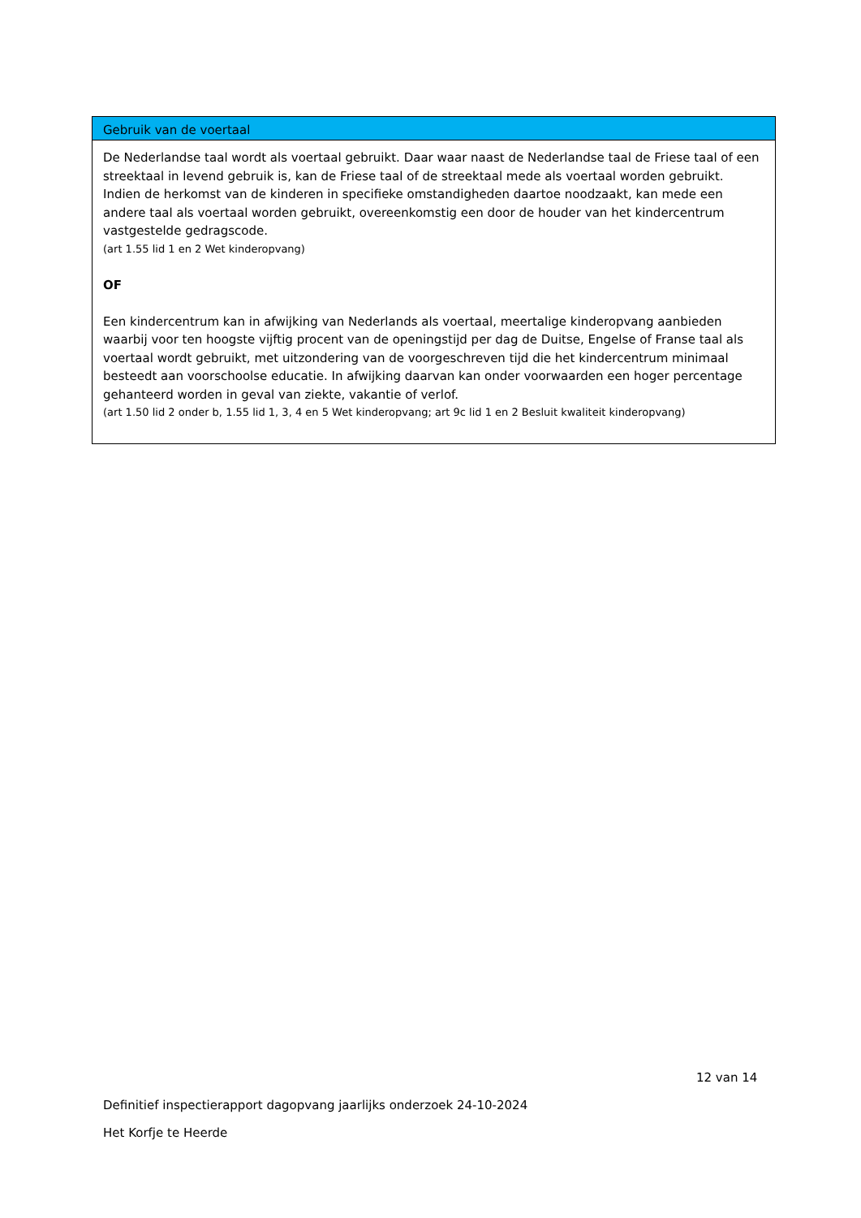Gebruik van de voertaal
De Nederlandse taal wordt als voertaal gebruikt. Daar waar naast de Nederlandse taal de Friese taal of een streektaal in levend gebruik is, kan de Friese taal of de streektaal mede als voertaal worden gebruikt.
Indien de herkomst van de kinderen in specifieke omstandigheden daartoe noodzaakt, kan mede een andere taal als voertaal worden gebruikt, overeenkomstig een door de houder van het kindercentrum vastgestelde gedragscode.
(art 1.55 lid 1 en 2 Wet kinderopvang)
OF
Een kindercentrum kan in afwijking van Nederlands als voertaal, meertalige kinderopvang aanbieden waarbij voor ten hoogste vijftig procent van de openingstijd per dag de Duitse, Engelse of Franse taal als voertaal wordt gebruikt, met uitzondering van de voorgeschreven tijd die het kindercentrum minimaal besteedt aan voorschoolse educatie. In afwijking daarvan kan onder voorwaarden een hoger percentage gehanteerd worden in geval van ziekte, vakantie of verlof.
(art 1.50 lid 2 onder b, 1.55 lid 1, 3, 4 en 5 Wet kinderopvang; art 9c lid 1 en 2 Besluit kwaliteit kinderopvang)
12 van 14
Definitief inspectierapport dagopvang jaarlijks onderzoek 24-10-2024
Het Korfje te Heerde